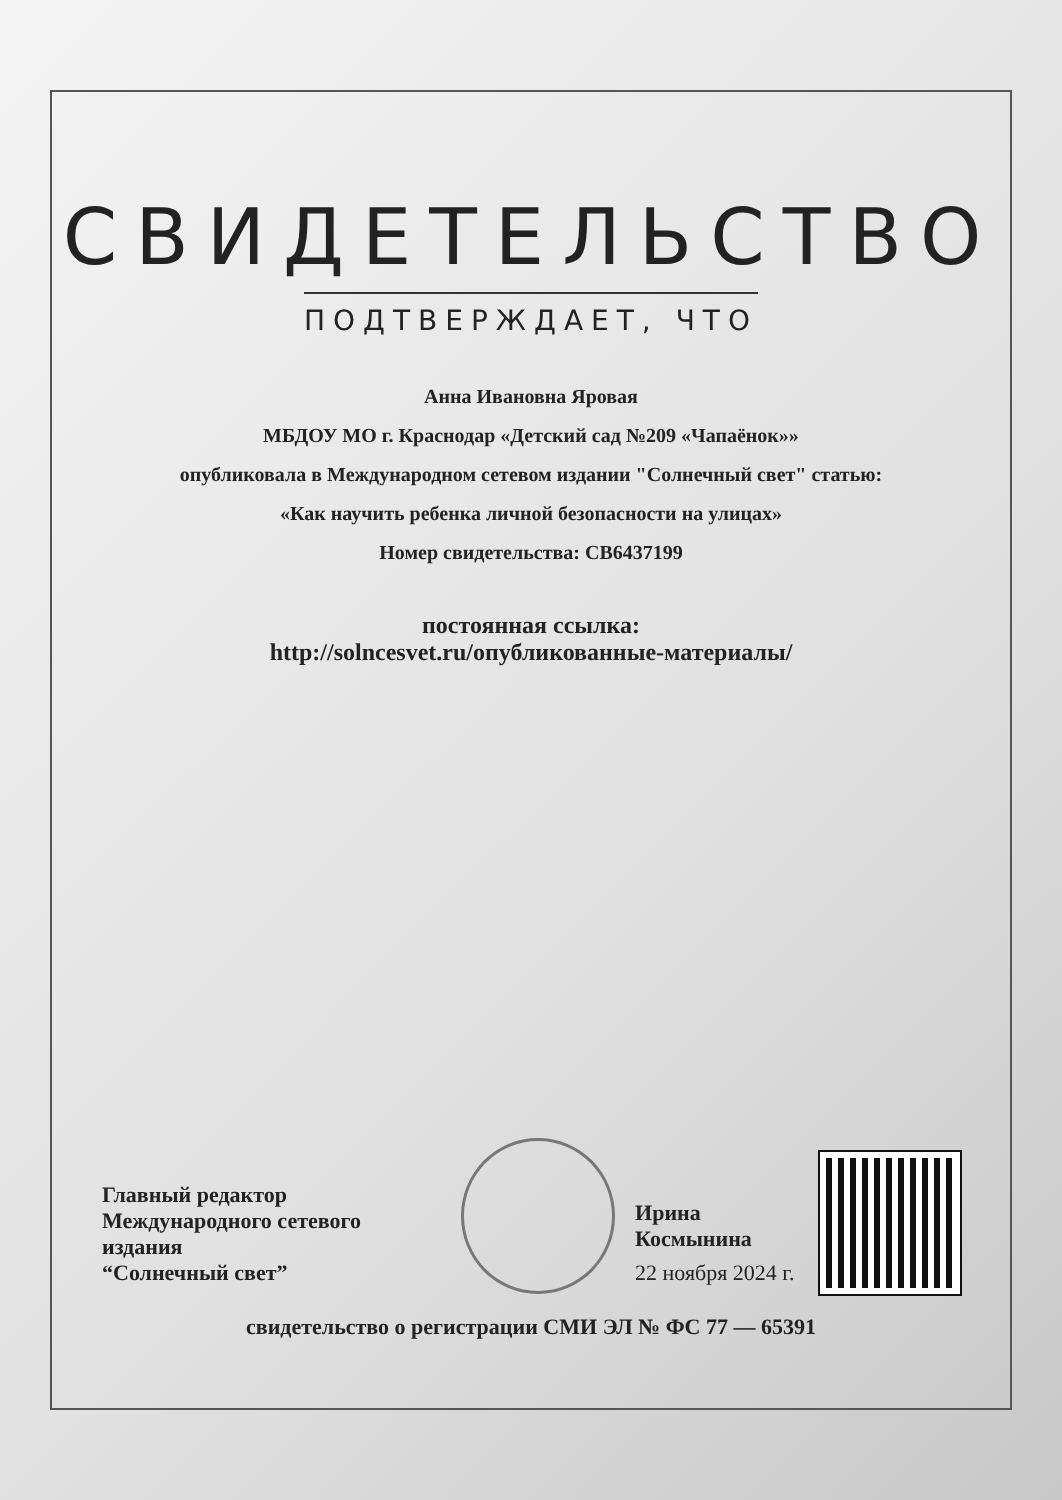СВИДЕТЕЛЬСТВО
ПОДТВЕРЖДАЕТ, ЧТО
Анна Ивановна Яровая
МБДОУ МО г. Краснодар «Детский сад №209 «Чапаёнок»»
опубликовала в Международном сетевом издании "Солнечный свет" статью:
«Как научить ребенка личной безопасности на улицах»
Номер свидетельства: СВ6437199
постоянная ссылка:
http://solncesvet.ru/опубликованные-материалы/
Главный редактор
Международного сетевого издания
“Солнечный свет”
Ирина Космынина
22 ноября 2024 г.
свидетельство о регистрации СМИ ЭЛ № ФС 77 — 65391